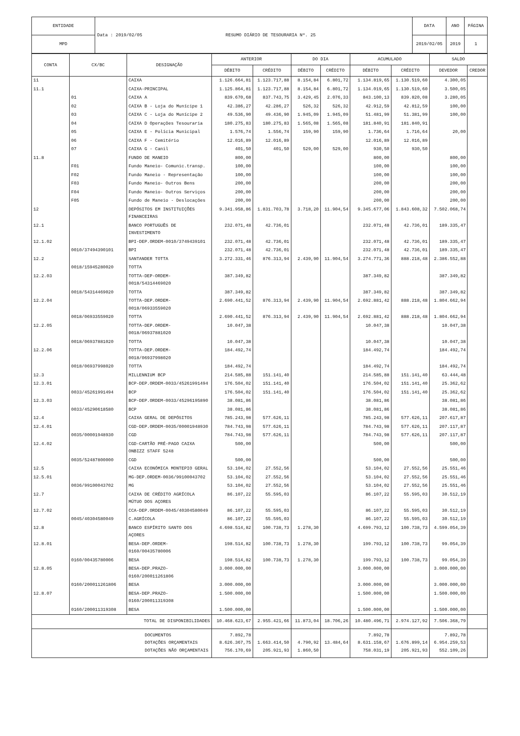| ENTIDADE | Data : 2019/02/05 RESUMO DIÁRIO DE TESOURARIA Nº. 25 | DATA | ANO | PÁGINA |
| MPD | | 2019/02/05 | 2019 | 1 |
| CONTA | CX/BC | DESIGNAÇÃO | ANTERIOR | | DO DIA | | ACUMULADO | | SALDO | |
| --- | --- | --- | --- | --- | --- | --- | --- | --- | --- | --- |
| | | | DÉBITO | CRÉDITO | DÉBITO | CRÉDITO | DÉBITO | CRÉDITO | DEVEDOR | CREDOR |
| 11 | | CAIXA | 1.126.664,81 | 1.123.717,88 | 8.154,84 | 6.801,72 | 1.134.819,65 | 1.130.519,60 | 4.300,05 | |
| 11.1 | | CAIXA-PRINCIPAL | 1.125.864,81 | 1.123.717,88 | 8.154,84 | 6.801,72 | 1.134.019,65 | 1.130.519,60 | 3.500,05 | |
| | 01 | CAIXA A | 839.670,68 | 837.743,75 | 3.429,45 | 2.076,33 | 843.100,13 | 839.820,08 | 3.280,05 | |
| | 02 | CAIXA B - Loja do Munícipe 1 | 42.386,27 | 42.286,27 | 526,32 | 526,32 | 42.912,59 | 42.812,59 | 100,00 | |
| | 03 | CAIXA C - Loja do Munícipe 2 | 49.536,90 | 49.436,90 | 1.945,09 | 1.945,09 | 51.481,99 | 51.381,99 | 100,00 | |
| | 04 | CAIXA D Operações Tesouraria | 180.275,83 | 180.275,83 | 1.565,08 | 1.565,08 | 181.840,91 | 181.840,91 | | |
| | 05 | CAIXA E - Polícia Municipal | 1.576,74 | 1.556,74 | 159,90 | 159,90 | 1.736,64 | 1.716,64 | 20,00 | |
| | 06 | CAIXA F - Cemitério | 12.016,89 | 12.016,89 | | | 12.016,89 | 12.016,89 | | |
| | 07 | CAIXA G - Canil | 401,50 | 401,50 | 529,00 | 529,00 | 930,50 | 930,50 | | |
| 11.8 | | FUNDO DE MANEIO | 800,00 | | | | 800,00 | | 800,00 | |
| | F01 | Fundo Maneio- Comunic.transp. | 100,00 | | | | 100,00 | | 100,00 | |
| | F02 | Fundo Maneio - Representação | 100,00 | | | | 100,00 | | 100,00 | |
| | F03 | Fundo Maneio- Outros Bens | 200,00 | | | | 200,00 | | 200,00 | |
| | F04 | Fundo Maneio- Outros Serviços | 200,00 | | | | 200,00 | | 200,00 | |
| | F05 | Fundo de Maneio - Deslocações | 200,00 | | | | 200,00 | | 200,00 | |
| 12 | | DEPÓSITOS EM INSTITUIÇÕES FINANCEIRAS | 9.341.958,86 | 1.831.703,78 | 3.718,20 | 11.904,54 | 9.345.677,06 | 1.843.608,32 | 7.502.068,74 | |
| 12.1 | | BANCO PORTUGUÊS DE INVESTIMENTO | 232.071,48 | 42.736,01 | | | 232.071,48 | 42.736,01 | 189.335,47 | |
| 12.1.02 | | BPI-DEP.ORDEM-0010/3749439101 | 232.071,48 | 42.736,01 | | | 232.071,48 | 42.736,01 | 189.335,47 | |
| | 0010/37494390101 | BPI | 232.071,48 | 42.736,01 | | | 232.071,48 | 42.736,01 | 189.335,47 | |
| 12.2 | | SANTANDER TOTTA | 3.272.331,46 | 876.313,94 | 2.439,90 | 11.904,54 | 3.274.771,36 | 888.218,48 | 2.386.552,88 | |
| | 0018/15945280020 | TOTTA | | | | | | | | |
| 12.2.03 | | TOTTA-DEP-ORDEM-0018/54314469020 | 387.349,82 | | | | 387.349,82 | | 387.349,82 | |
| | 0018/54314469020 | TOTTA | 387.349,82 | | | | 387.349,82 | | 387.349,82 | |
| 12.2.04 | | TOTTA-DEP.ORDEM-0018/06933559020 | 2.690.441,52 | 876.313,94 | 2.439,90 | 11.904,54 | 2.692.881,42 | 888.218,48 | 1.804.662,94 | |
| | 0018/06933559020 | TOTTA | 2.690.441,52 | 876.313,94 | 2.439,90 | 11.904,54 | 2.692.881,42 | 888.218,48 | 1.804.662,94 | |
| 12.2.05 | | TOTTA-DEP.ORDEM-0018/06937881020 | 10.047,38 | | | | 10.047,38 | | 10.047,38 | |
| | 0018/06937881020 | TOTTA | 10.047,38 | | | | 10.047,38 | | 10.047,38 | |
| 12.2.06 | | TOTTA-DEP.ORDEM-0018/06937998020 | 184.492,74 | | | | 184.492,74 | | 184.492,74 | |
| | 0018/06937998020 | TOTTA | 184.492,74 | | | | 184.492,74 | | 184.492,74 | |
| 12.3 | | MILLENNIUM BCP | 214.585,88 | 151.141,40 | | | 214.585,88 | 151.141,40 | 63.444,48 | |
| 12.3.01 | | BCP-DEP.ORDEM-0033/45261991494 | 176.504,02 | 151.141,40 | | | 176.504,02 | 151.141,40 | 25.362,62 | |
| | 0033/45261991494 | BCP | 176.504,02 | 151.141,40 | | | 176.504,02 | 151.141,40 | 25.362,62 | |
| 12.3.03 | | BCP-DEP.ORDEM-0033/45296195890 | 38.081,86 | | | | 38.081,86 | | 38.081,86 | |
| | 0033/45290618580 | BCP | 38.081,86 | | | | 38.081,86 | | 38.081,86 | |
| 12.4 | | CAIXA GERAL DE DEPÓSITOS | 785.243,98 | 577.626,11 | | | 785.243,98 | 577.626,11 | 207.617,87 | |
| 12.4.01 | | CGD-DEP.ORDEM-0035/00001948930 | 784.743,98 | 577.626,11 | | | 784.743,98 | 577.626,11 | 207.117,87 | |
| | 0035/00001948930 | CGD | 784.743,98 | 577.626,11 | | | 784.743,98 | 577.626,11 | 207.117,87 | |
| 12.4.02 | | CGD-CARTÃO PRÉ-PAGO CAIXA ONBIZZ STAFF 5248 | 500,00 | | | | 500,00 | | 500,00 | |
| | 0035/52487800000 | CGD | 500,00 | | | | 500,00 | | 500,00 | |
| 12.5 | | CAIXA ECONÓMICA MONTEPIO GERAL | 53.104,02 | 27.552,56 | | | 53.104,02 | 27.552,56 | 25.551,46 | |
| 12.5.01 | | MG-DEP.ORDEM-0036/99100043702 | 53.104,02 | 27.552,56 | | | 53.104,02 | 27.552,56 | 25.551,46 | |
| | 0036/99100043702 | MG | 53.104,02 | 27.552,56 | | | 53.104,02 | 27.552,56 | 25.551,46 | |
| 12.7 | | CAIXA DE CRÉDITO AGRÍCOLA MÚTUO DOS AÇORES | 86.107,22 | 55.595,03 | | | 86.107,22 | 55.595,03 | 30.512,19 | |
| 12.7.02 | | CCA-DEP.ORDEM-0045/40304580049 | 86.107,22 | 55.595,03 | | | 86.107,22 | 55.595,03 | 30.512,19 | |
| | 0045/40304580049 | C.AGRÍCOLA | 86.107,22 | 55.595,03 | | | 86.107,22 | 55.595,03 | 30.512,19 | |
| 12.8 | | BANCO ESPÍRITO SANTO DOS AÇORES | 4.698.514,82 | 100.738,73 | 1.278,30 | | 4.699.793,12 | 100.738,73 | 4.599.054,39 | |
| 12.8.01 | | BESA-DEP.ORDEM-0160/00435780006 | 198.514,82 | 100.738,73 | 1.278,30 | | 199.793,12 | 100.738,73 | 99.054,39 | |
| | 0160/00435780006 | BESA | 198.514,82 | 100.738,73 | 1.278,30 | | 199.793,12 | 100.738,73 | 99.054,39 | |
| 12.8.05 | | BESA-DEP.PRAZO- 0160/200011261806 | 3.000.000,00 | | | | 3.000.000,00 | | 3.000.000,00 | |
| | 0160/200011261806 | BESA | 3.000.000,00 | | | | 3.000.000,00 | | 3.000.000,00 | |
| 12.8.07 | | BESA-DEP.PRAZO- 0160/200011319308 | 1.500.000,00 | | | | 1.500.000,00 | | 1.500.000,00 | |
| | 0160/200011319308 | BESA | 1.500.000,00 | | | | 1.500.000,00 | | 1.500.000,00 | |
| TOTAL DE DISPONIBILIDADES | | | 10.468.623,67 | 2.955.421,66 | 11.873,04 | 18.706,26 | 10.480.496,71 | 2.974.127,92 | 7.506.368,79 | |
| DOCUMENTOS DOTAÇÕES ORÇAMENTAIS DOTAÇÕES NÃO ORÇAMENTAIS | | | 7.892,78 8.626.367,75 756.170,69 | 1.663.414,50 205.921,93 | 4.790,92 1.860,50 | 13.484,64 | 7.892,78 8.631.158,67 758.031,19 | 1.676.899,14 205.921,93 | 7.892,78 6.954.259,53 552.109,26 | |